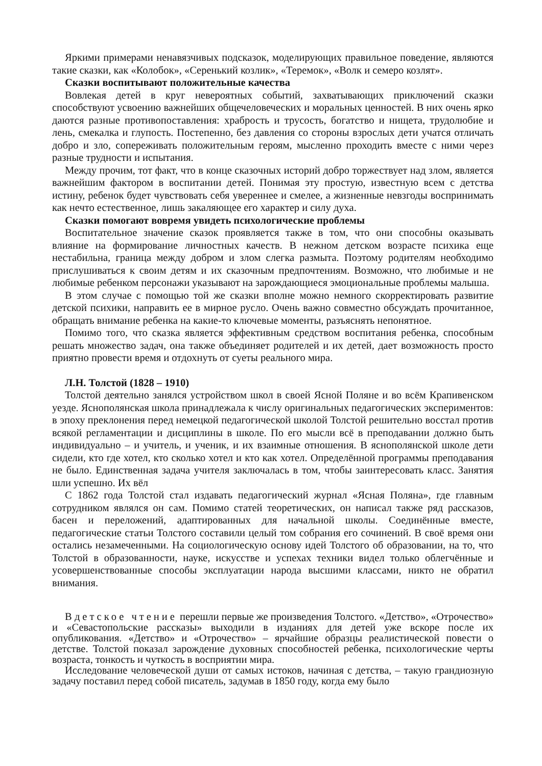Яркими примерами ненавязчивых подсказок, моделирующих правильное поведение, являются такие сказки, как «Колобок», «Серенький козлик», «Теремок», «Волк и семеро козлят».
Сказки воспитывают положительные качества
Вовлекая детей в круг невероятных событий, захватывающих приключений сказки способствуют усвоению важнейших общечеловеческих и моральных ценностей. В них очень ярко даются разные противопоставления: храбрость и трусость, богатство и нищета, трудолюбие и лень, смекалка и глупость. Постепенно, без давления со стороны взрослых дети учатся отличать добро и зло, сопереживать положительным героям, мысленно проходить вместе с ними через разные трудности и испытания.
Между прочим, тот факт, что в конце сказочных историй добро торжествует над злом, является важнейшим фактором в воспитании детей. Понимая эту простую, известную всем с детства истину, ребенок будет чувствовать себя увереннее и смелее, а жизненные невзгоды воспринимать как нечто естественное, лишь закаляющее его характер и силу духа.
Сказки помогают вовремя увидеть психологические проблемы
Воспитательное значение сказок проявляется также в том, что они способны оказывать влияние на формирование личностных качеств. В нежном детском возрасте психика еще нестабильна, граница между добром и злом слегка размыта. Поэтому родителям необходимо прислушиваться к своим детям и их сказочным предпочтениям. Возможно, что любимые и не любимые ребенком персонажи указывают на зарождающиеся эмоциональные проблемы малыша.
В этом случае с помощью той же сказки вполне можно немного скорректировать развитие детской психики, направить ее в мирное русло. Очень важно совместно обсуждать прочитанное, обращать внимание ребенка на какие-то ключевые моменты, разъяснять непонятное.
Помимо того, что сказка является эффективным средством воспитания ребенка, способным решать множество задач, она также объединяет родителей и их детей, дает возможность просто приятно провести время и отдохнуть от суеты реального мира.
Л.Н. Толстой (1828 – 1910)
Толстой деятельно занялся устройством школ в своей Ясной Поляне и во всём Крапивенском уезде. Яснополянская школа принадлежала к числу оригинальных педагогических экспериментов: в эпоху преклонения перед немецкой педагогической школой Толстой решительно восстал против всякой регламентации и дисциплины в школе. По его мысли всё в преподавании должно быть индивидуально – и учитель, и ученик, и их взаимные отношения. В яснополянской школе дети сидели, кто где хотел, кто сколько хотел и кто как хотел. Определённой программы преподавания не было. Единственная задача учителя заключалась в том, чтобы заинтересовать класс. Занятия шли успешно. Их вёл
С 1862 года Толстой стал издавать педагогический журнал «Ясная Поляна», где главным сотрудником являлся он сам. Помимо статей теоретических, он написал также ряд рассказов, басен и переложений, адаптированных для начальной школы. Соединённые вместе, педагогические статьи Толстого составили целый том собрания его сочинений. В своё время они остались незамеченными. На социологическую основу идей Толстого об образовании, на то, что Толстой в образованности, науке, искусстве и успехах техники видел только облегчённые и усовершенствованные способы эксплуатации народа высшими классами, никто не обратил внимания.
В детское чтение перешли первые же произведения Толстого. «Детство», «Отрочество» и «Севастопольские рассказы» выходили в изданиях для детей уже вскоре после их опубликования. «Детство» и «Отрочество» – ярчайшие образцы реалистической повести о детстве. Толстой показал зарождение духовных способностей ребенка, психологические черты возраста, тонкость и чуткость в восприятии мира.
Исследование человеческой души от самых истоков, начиная с детства, – такую грандиозную задачу поставил перед собой писатель, задумав в 1850 году, когда ему было